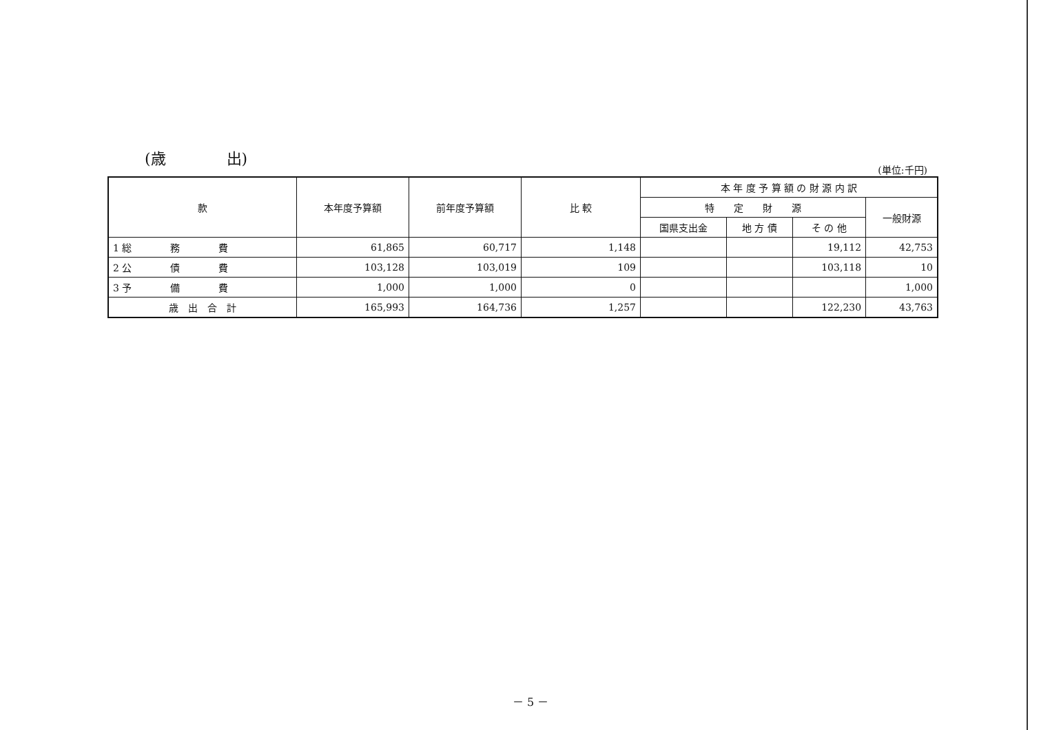(歳　　　　出)
(単位:千円)
| 款 | 本年度予算額 | 前年度予算額 | 比 較 | 本 年 度 予 算 額 の 財 源 内 訳 | | | |
| --- | --- | --- | --- | --- | --- | --- | --- |
| | | | | 特 定 財 源 | | | 一般財源 |
| | | | | 国県支出金 | 地 方 債 | そ の 他 | |
| 1 総 務 費 | 61,865 | 60,717 | 1,148 | | | 19,112 | 42,753 |
| 2 公 債 費 | 103,128 | 103,019 | 109 | | | 103,118 | 10 |
| 3 予 備 費 | 1,000 | 1,000 | 0 | | | | 1,000 |
| 歳 出 合 計 | 165,993 | 164,736 | 1,257 | | | 122,230 | 43,763 |
－ 5 －